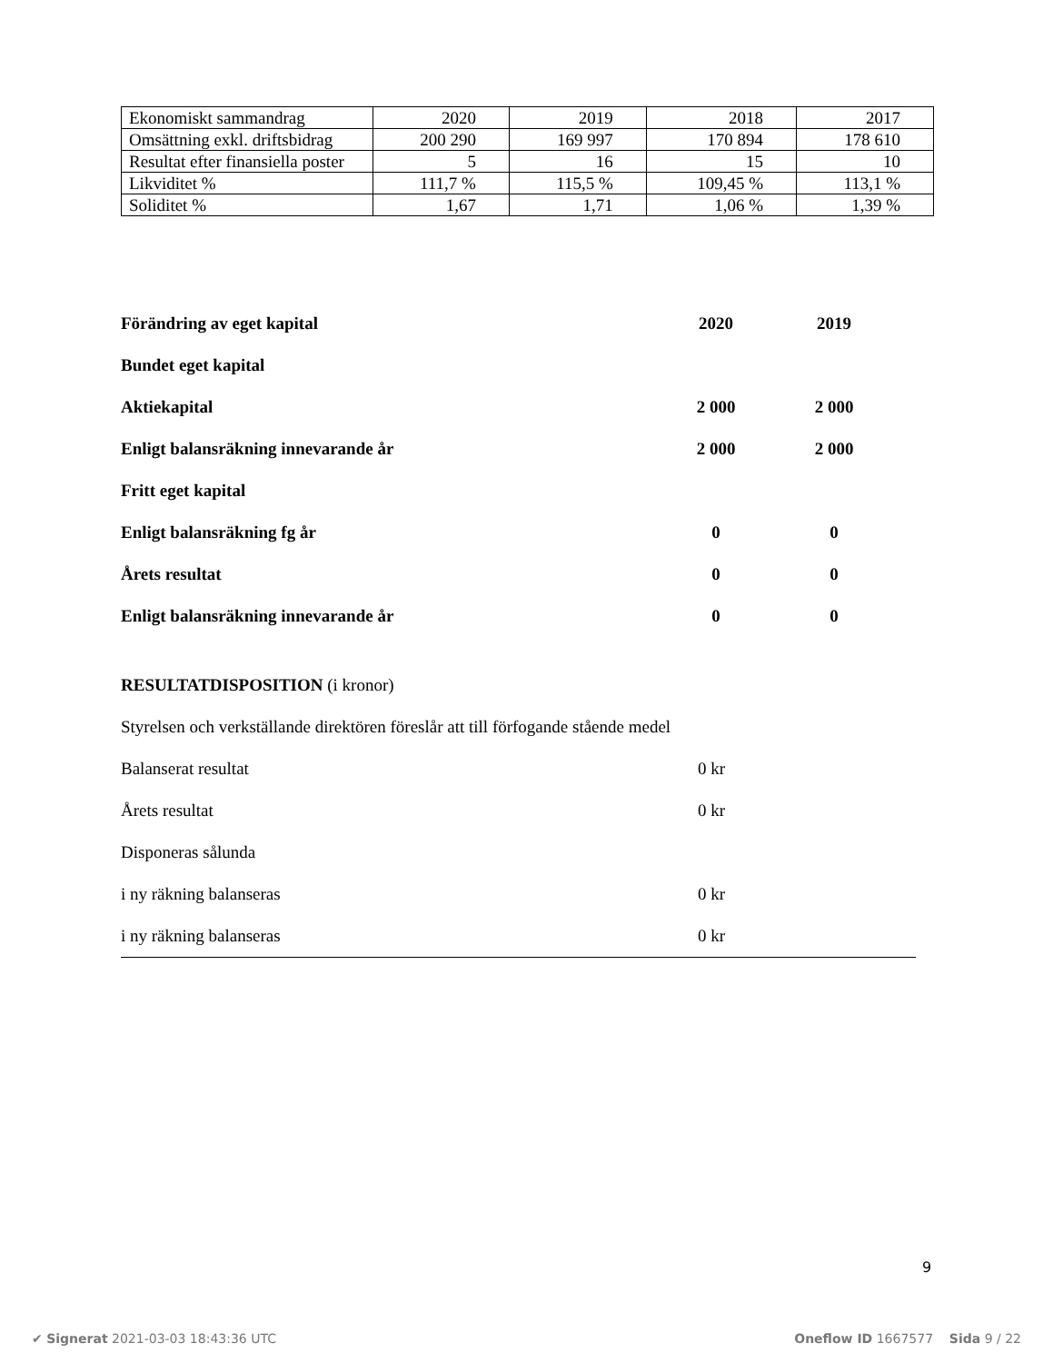| Ekonomiskt sammandrag | 2020 | 2019 | 2018 | 2017 |
| Omsättning exkl. driftsbidrag | 200 290 | 169 997 | 170 894 | 178 610 |
| Resultat efter finansiella poster | 5 | 16 | 15 | 10 |
| Likviditet % | 111,7 % | 115,5 % | 109,45 % | 113,1 % |
| Soliditet % | 1,67 | 1,71 | 1,06 % | 1,39 % |
| Förändring av eget kapital | 2020 | 2019 |
| Bundet eget kapital | | |
| Aktiekapital | 2 000 | 2 000 |
| Enligt balansräkning innevarande år | 2 000 | 2 000 |
| Fritt eget kapital | | |
| Enligt balansräkning fg år | 0 | 0 |
| Årets resultat | 0 | 0 |
| Enligt balansräkning innevarande år | 0 | 0 |
| RESULTATDISPOSITION (i kronor) | |
| Styrelsen och verkställande direktören föreslår att till förfogande stående medel | |
| Balanserat resultat | 0 kr |
| Årets resultat | 0 kr |
| Disponeras sålunda | |
| i ny räkning balanseras | 0 kr |
| i ny räkning balanseras | 0 kr |
9
✔ Signerat 2021-03-03 18:43:36 UTC Oneflow ID 1667577 Sida 9 / 22